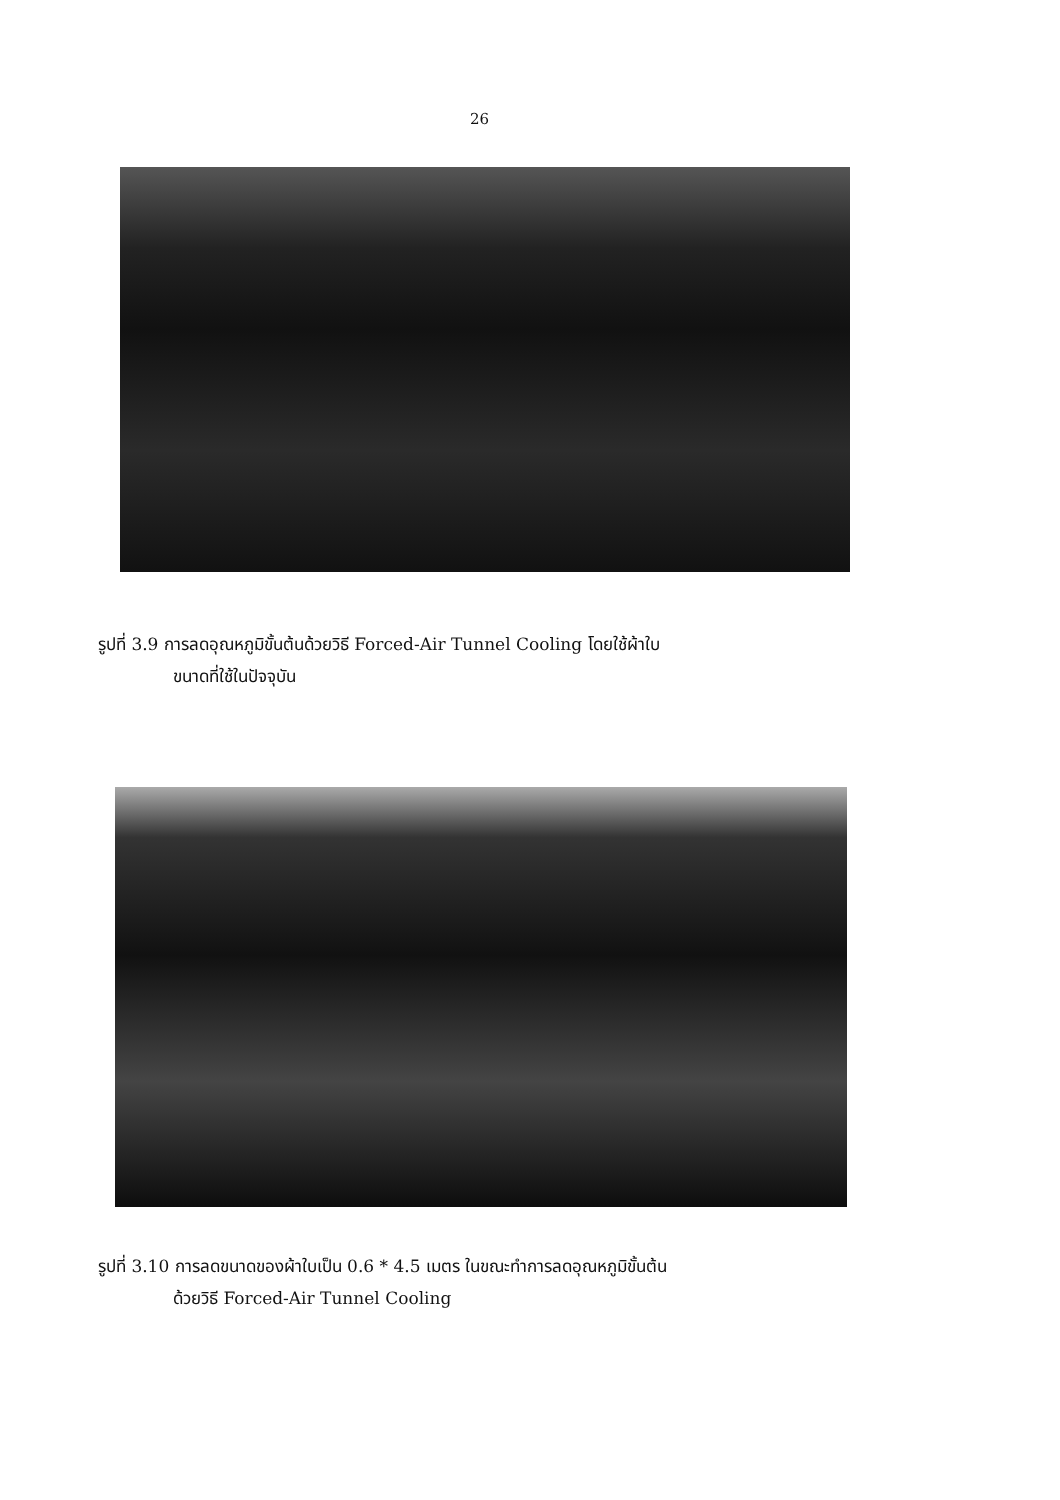26
รูปที่ 3.9 การลดอุณหภูมิขั้นต้นด้วยวิธี Forced-Air Tunnel Cooling โดยใช้ผ้าใบ
ขนาดที่ใช้ในปัจจุบัน
รูปที่ 3.10 การลดขนาดของผ้าใบเป็น 0.6 * 4.5 เมตร ในขณะทำการลดอุณหภูมิขั้นต้น
ด้วยวิธี Forced-Air Tunnel Cooling